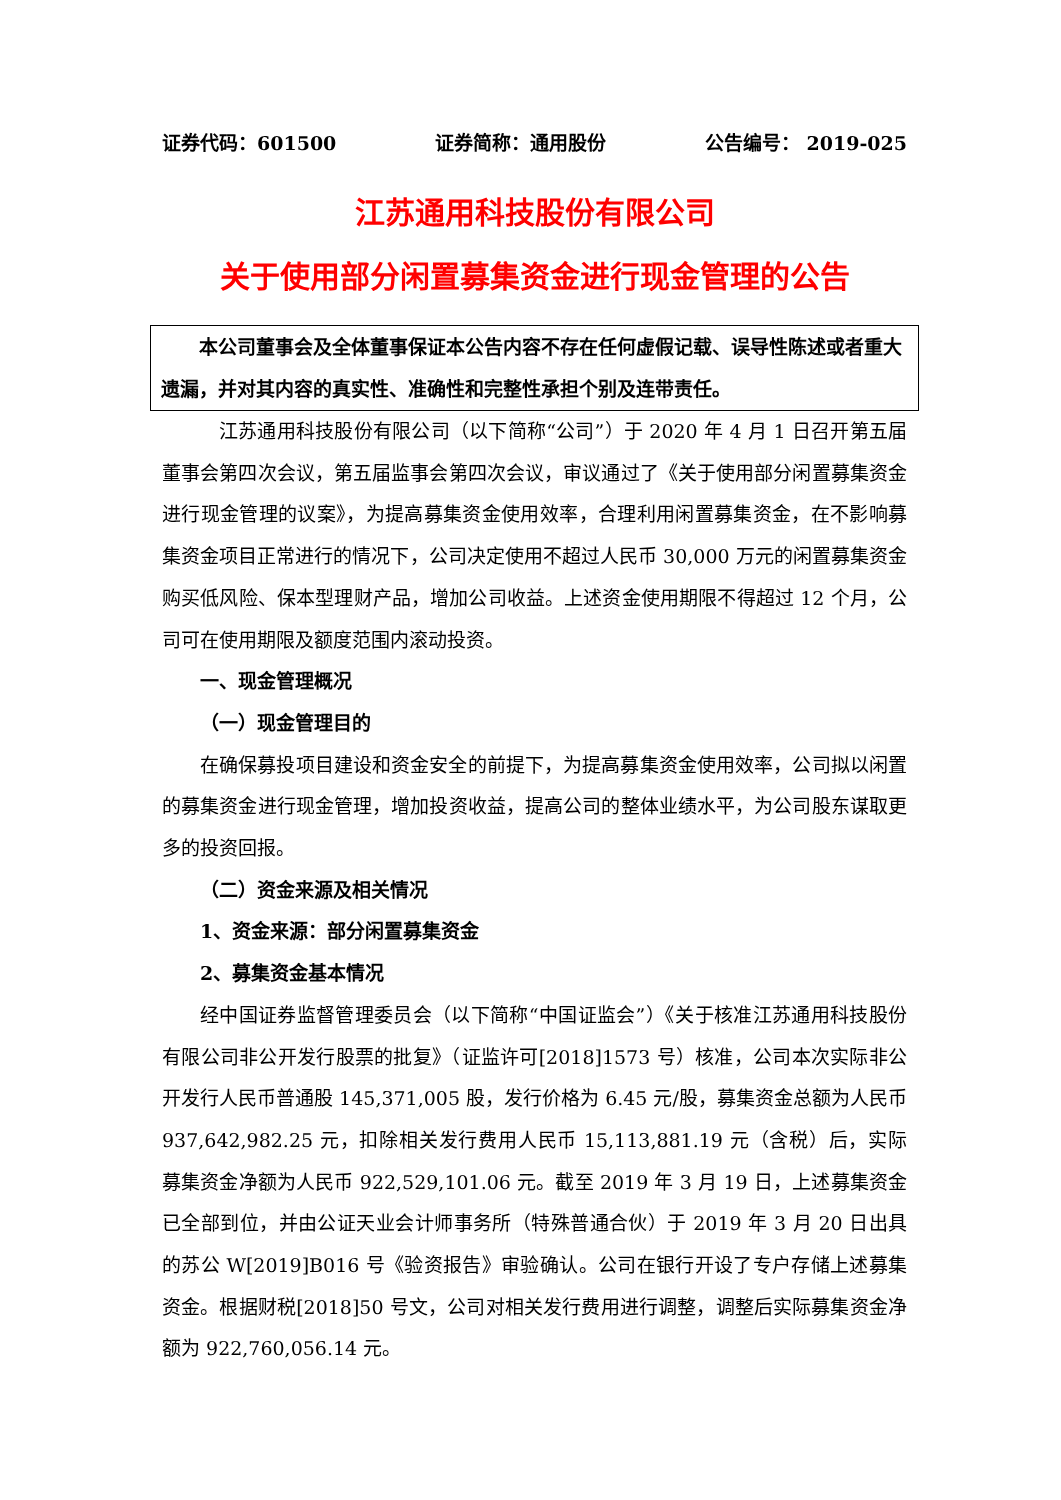证券代码：601500 证券简称：通用股份 公告编号： 2019-025
江苏通用科技股份有限公司
关于使用部分闲置募集资金进行现金管理的公告
本公司董事会及全体董事保证本公告内容不存在任何虚假记载、误导性陈述或者重大遗漏，并对其内容的真实性、准确性和完整性承担个别及连带责任。
江苏通用科技股份有限公司（以下简称“公司”）于 2020 年 4 月 1 日召开第五届董事会第四次会议，第五届监事会第四次会议，审议通过了《关于使用部分闲置募集资金进行现金管理的议案》，为提高募集资金使用效率，合理利用闲置募集资金，在不影响募集资金项目正常进行的情况下，公司决定使用不超过人民币 30,000 万元的闲置募集资金购买低风险、保本型理财产品，增加公司收益。上述资金使用期限不得超过 12 个月，公司可在使用期限及额度范围内滚动投资。
一、现金管理概况
（一）现金管理目的
在确保募投项目建设和资金安全的前提下，为提高募集资金使用效率，公司拟以闲置的募集资金进行现金管理，增加投资收益，提高公司的整体业绩水平，为公司股东谋取更多的投资回报。
（二）资金来源及相关情况
1、资金来源：部分闲置募集资金
2、募集资金基本情况
经中国证券监督管理委员会（以下简称“中国证监会”）《关于核准江苏通用科技股份有限公司非公开发行股票的批复》（证监许可[2018]1573 号）核准，公司本次实际非公开发行人民币普通股 145,371,005 股，发行价格为 6.45 元/股，募集资金总额为人民币 937,642,982.25 元，扣除相关发行费用人民币 15,113,881.19 元（含税）后，实际募集资金净额为人民币 922,529,101.06 元。截至 2019 年 3 月 19 日，上述募集资金已全部到位，并由公证天业会计师事务所（特殊普通合伙）于 2019 年 3 月 20 日出具的苏公 W[2019]B016 号《验资报告》审验确认。公司在银行开设了专户存储上述募集资金。根据财税[2018]50 号文，公司对相关发行费用进行调整，调整后实际募集资金净额为 922,760,056.14 元。